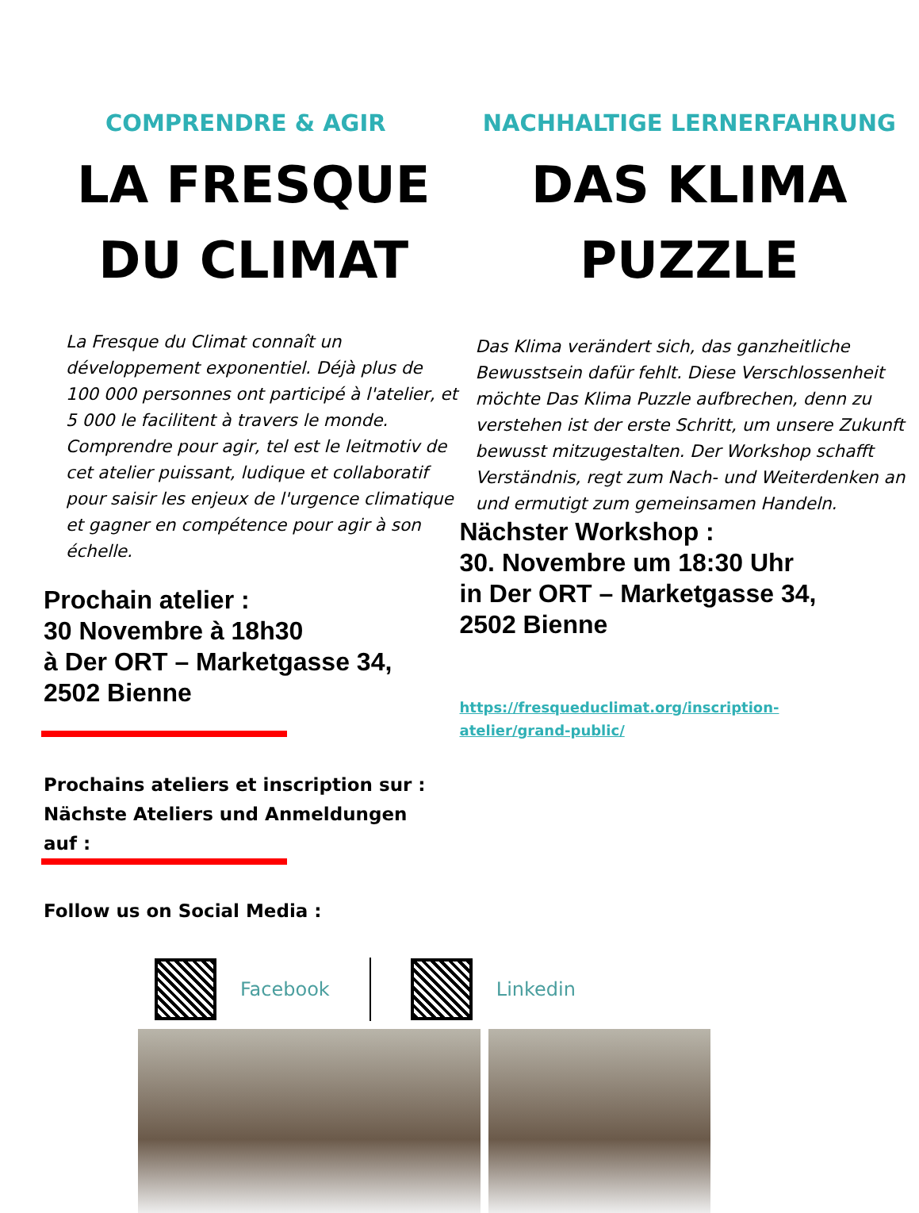COMPRENDRE & AGIR
LA FRESQUE
DU CLIMAT
La Fresque du Climat connaît un développement exponentiel. Déjà plus de 100 000 personnes ont participé à l'atelier, et 5 000 le facilitent à travers le monde. Comprendre pour agir, tel est le leitmotiv de cet atelier puissant, ludique et collaboratif pour saisir les enjeux de l'urgence climatique et gagner en compétence pour agir à son échelle.
Prochain atelier :
30 Novembre à 18h30
à Der ORT – Marketgasse 34,
2502 Bienne
Prochains ateliers et inscription sur :
Nächste Ateliers und Anmeldungen
auf :
Follow us on Social Media :
NACHHALTIGE LERNERFAHRUNG
DAS KLIMA
PUZZLE
Das Klima verändert sich, das ganzheitliche Bewusstsein dafür fehlt. Diese Verschlossenheit möchte Das Klima Puzzle aufbrechen, denn zu verstehen ist der erste Schritt, um unsere Zukunft bewusst mitzugestalten. Der Workshop schafft Verständnis, regt zum Nach- und Weiterdenken an und ermutigt zum gemeinsamen Handeln.
Nächster Workshop :
30. Novembre um 18:30 Uhr
in Der ORT – Marketgasse 34,
2502 Bienne
https://fresqueduclimat.org/inscription-
atelier/grand-public/
Facebook Linkedin